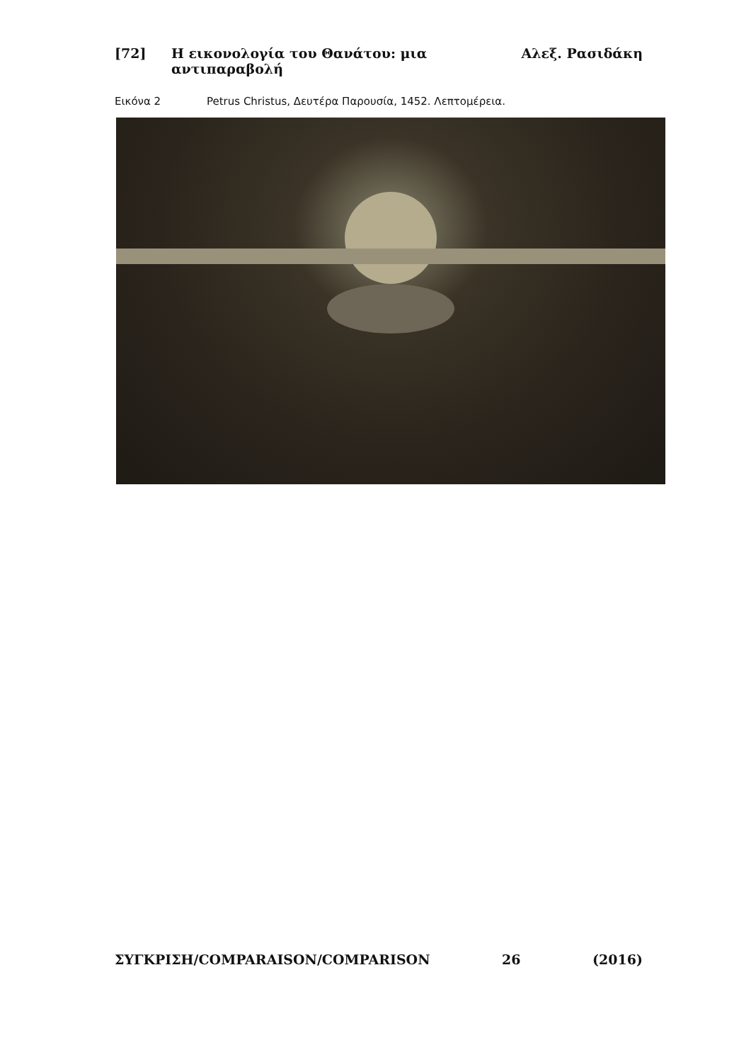[72] Η εικονολογία του Θανάτου: μια αντιπαραβολή Αλεξ. Ρασιδάκη
Εικόνα 2 Petrus Christus, Δευτέρα Παρουσία, 1452. Λεπτομέρεια.
ΣΥΓΚΡΙΣΗ/COMPARAISON/COMPARISON 26 (2016)